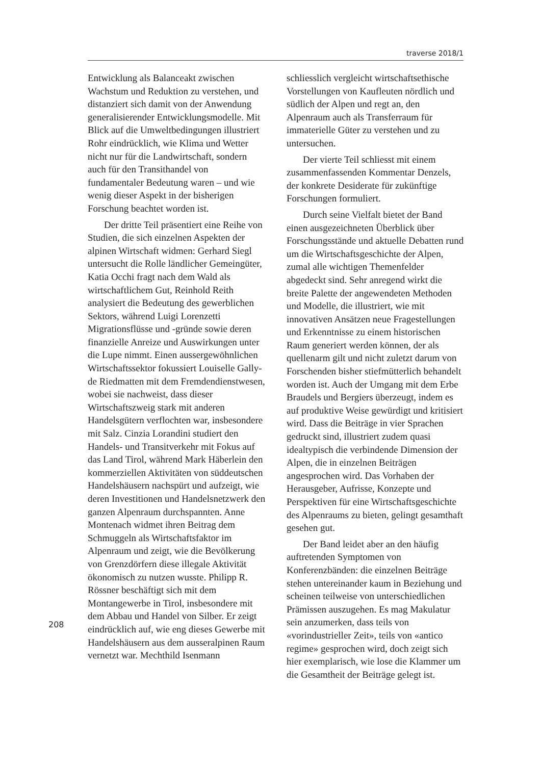traverse 2018/1
Entwicklung als Balanceakt zwischen Wachstum und Reduktion zu verstehen, und distanziert sich damit von der Anwendung generalisierender Entwicklungsmodelle. Mit Blick auf die Umweltbedingungen illustriert Rohr eindrücklich, wie Klima und Wetter nicht nur für die Landwirtschaft, sondern auch für den Transithandel von fundamentaler Bedeutung waren – und wie wenig dieser Aspekt in der bisherigen Forschung beachtet worden ist.
Der dritte Teil präsentiert eine Reihe von Studien, die sich einzelnen Aspekten der alpinen Wirtschaft widmen: Gerhard Siegl untersucht die Rolle ländlicher Gemeingüter, Katia Occhi fragt nach dem Wald als wirtschaftlichem Gut, Reinhold Reith analysiert die Bedeutung des gewerblichen Sektors, während Luigi Lorenzetti Migrationsflüsse und -gründe sowie deren finanzielle Anreize und Auswirkungen unter die Lupe nimmt. Einen aussergewöhnlichen Wirtschaftssektor fokussiert Louiselle Gally-de Riedmatten mit dem Fremdendienstwesen, wobei sie nachweist, dass dieser Wirtschaftszweig stark mit anderen Handelsgütern verflochten war, insbesondere mit Salz. Cinzia Lorandini studiert den Handels- und Transitverkehr mit Fokus auf das Land Tirol, während Mark Häberlein den kommerziellen Aktivitäten von süddeutschen Handelshäusern nachspürt und aufzeigt, wie deren Investitionen und Handelsnetzwerk den ganzen Alpenraum durchspannten. Anne Montenach widmet ihren Beitrag dem Schmuggeln als Wirtschaftsfaktor im Alpenraum und zeigt, wie die Bevölkerung von Grenzdörfern diese illegale Aktivität ökonomisch zu nutzen wusste. Philipp R. Rössner beschäftigt sich mit dem Montangewerbe in Tirol, insbesondere mit dem Abbau und Handel von Silber. Er zeigt eindrücklich auf, wie eng dieses Gewerbe mit Handelshäusern aus dem ausseralpinen Raum vernetzt war. Mechthild Isenmann
schliesslich vergleicht wirtschaftsethische Vorstellungen von Kaufleuten nördlich und südlich der Alpen und regt an, den Alpenraum auch als Transferraum für immaterielle Güter zu verstehen und zu untersuchen.
Der vierte Teil schliesst mit einem zusammenfassenden Kommentar Denzels, der konkrete Desiderate für zukünftige Forschungen formuliert.
Durch seine Vielfalt bietet der Band einen ausgezeichneten Überblick über Forschungsstände und aktuelle Debatten rund um die Wirtschaftsgeschichte der Alpen, zumal alle wichtigen Themenfelder abgedeckt sind. Sehr anregend wirkt die breite Palette der angewendeten Methoden und Modelle, die illustriert, wie mit innovativen Ansätzen neue Fragestellungen und Erkenntnisse zu einem historischen Raum generiert werden können, der als quellenarm gilt und nicht zuletzt darum von Forschenden bisher stiefmütterlich behandelt worden ist. Auch der Umgang mit dem Erbe Braudels und Bergiers überzeugt, indem es auf produktive Weise gewürdigt und kritisiert wird. Dass die Beiträge in vier Sprachen gedruckt sind, illustriert zudem quasi idealtypisch die verbindende Dimension der Alpen, die in einzelnen Beiträgen angesprochen wird. Das Vorhaben der Herausgeber, Aufrisse, Konzepte und Perspektiven für eine Wirtschaftsgeschichte des Alpenraums zu bieten, gelingt gesamthaft gesehen gut.
Der Band leidet aber an den häufig auftretenden Symptomen von Konferenzbänden: die einzelnen Beiträge stehen untereinander kaum in Beziehung und scheinen teilweise von unterschiedlichen Prämissen auszugehen. Es mag Makulatur sein anzumerken, dass teils von «vorindustrieller Zeit», teils von «antico regime» gesprochen wird, doch zeigt sich hier exemplarisch, wie lose die Klammer um die Gesamtheit der Beiträge gelegt ist.
208